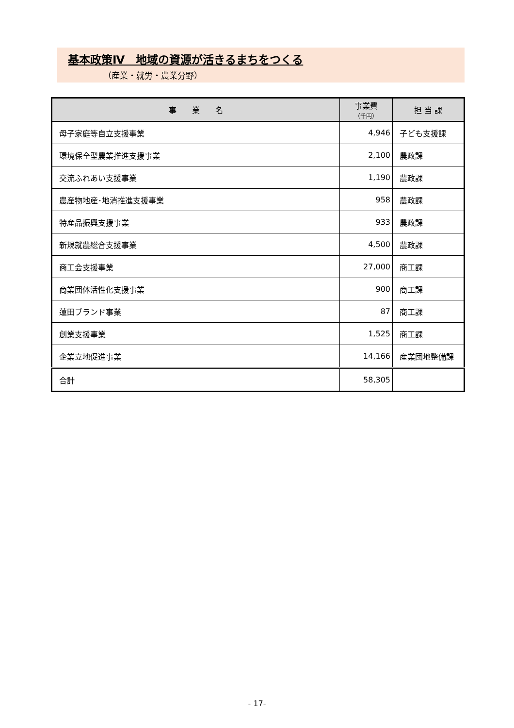基本政策Ⅳ　地域の資源が活きるまちをつくる
（産業・就労・農業分野）
| 事 業 名 | 事業費 （千円） | 担 当 課 |
| --- | --- | --- |
| 母子家庭等自立支援事業 | 4,946 | 子ども支援課 |
| 環境保全型農業推進支援事業 | 2,100 | 農政課 |
| 交流ふれあい支援事業 | 1,190 | 農政課 |
| 農産物地産･地消推進支援事業 | 958 | 農政課 |
| 特産品振興支援事業 | 933 | 農政課 |
| 新規就農総合支援事業 | 4,500 | 農政課 |
| 商工会支援事業 | 27,000 | 商工課 |
| 商業団体活性化支援事業 | 900 | 商工課 |
| 蓮田ブランド事業 | 87 | 商工課 |
| 創業支援事業 | 1,525 | 商工課 |
| 企業立地促進事業 | 14,166 | 産業団地整備課 |
| 合計 | 58,305 | |
- 17-